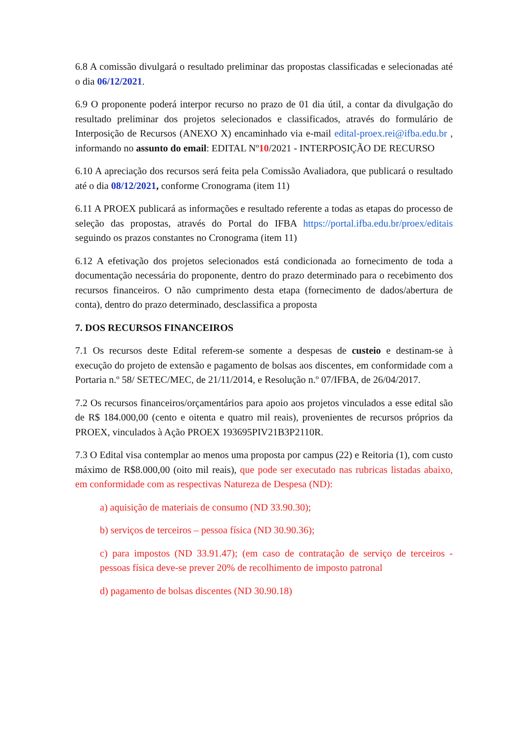6.8 A comissão divulgará o resultado preliminar das propostas classificadas e selecionadas até o dia 06/12/2021.
6.9 O proponente poderá interpor recurso no prazo de 01 dia útil, a contar da divulgação do resultado preliminar dos projetos selecionados e classificados, através do formulário de Interposição de Recursos (ANEXO X) encaminhado via e-mail edital-proex.rei@ifba.edu.br , informando no assunto do email: EDITAL Nº10/2021 - INTERPOSIÇÃO DE RECURSO
6.10 A apreciação dos recursos será feita pela Comissão Avaliadora, que publicará o resultado até o dia 08/12/2021, conforme Cronograma (item 11)
6.11 A PROEX publicará as informações e resultado referente a todas as etapas do processo de seleção das propostas, através do Portal do IFBA https://portal.ifba.edu.br/proex/editais seguindo os prazos constantes no Cronograma (item 11)
6.12 A efetivação dos projetos selecionados está condicionada ao fornecimento de toda a documentação necessária do proponente, dentro do prazo determinado para o recebimento dos recursos financeiros. O não cumprimento desta etapa (fornecimento de dados/abertura de conta), dentro do prazo determinado, desclassifica a proposta
7. DOS RECURSOS FINANCEIROS
7.1 Os recursos deste Edital referem-se somente a despesas de custeio e destinam-se à execução do projeto de extensão e pagamento de bolsas aos discentes, em conformidade com a Portaria n.º 58/ SETEC/MEC, de 21/11/2014, e Resolução n.º 07/IFBA, de 26/04/2017.
7.2 Os recursos financeiros/orçamentários para apoio aos projetos vinculados a esse edital são de R$ 184.000,00 (cento e oitenta e quatro mil reais), provenientes de recursos próprios da PROEX, vinculados à Ação PROEX 193695PIV21B3P2110R.
7.3 O Edital visa contemplar ao menos uma proposta por campus (22) e Reitoria (1), com custo máximo de R$8.000,00 (oito mil reais), que pode ser executado nas rubricas listadas abaixo, em conformidade com as respectivas Natureza de Despesa (ND):
a) aquisição de materiais de consumo (ND 33.90.30);
b) serviços de terceiros – pessoa física (ND 30.90.36);
c) para impostos (ND 33.91.47); (em caso de contratação de serviço de terceiros -pessoas física deve-se prever 20% de recolhimento de imposto patronal
d) pagamento de bolsas discentes (ND 30.90.18)